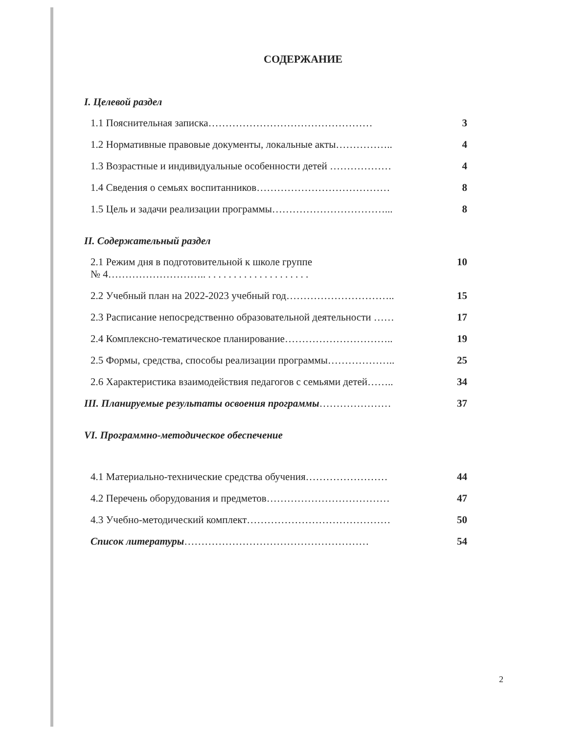СОДЕРЖАНИЕ
I. Целевой раздел
1.1 Пояснительная записка………………………………………… 3
1.2 Нормативные правовые документы, локальные акты…………….. 4
1.3 Возрастные и индивидуальные особенности детей ……………… 4
1.4 Сведения о семьях воспитанников………………………………… 8
1.5 Цель и задачи реализации программы……………………………... 8
II. Содержательный раздел
2.1 Режим дня в подготовительной к школе группе
№ 4……………………….. . . . . . . . . . . . . . . . . . . . . 10
2.2 Учебный план на 2022-2023 учебный год………………………….. 15
2.3 Расписание непосредственно образовательной деятельности …… 17
2.4 Комплексно-тематическое планирование………………………….. 19
2.5 Формы, средства, способы реализации программы……………….. 25
2.6 Характеристика взаимодействия педагогов с семьями детей…….. 34
III. Планируемые результаты освоения программы………………… 37
VI. Программно-методическое обеспечение
4.1 Материально-технические средства обучения…………………… 44
4.2 Перечень оборудования и предметов……………………………… 47
4.3 Учебно-методический комплект…………………………………… 50
Список литературы……………………………………………… 54
2